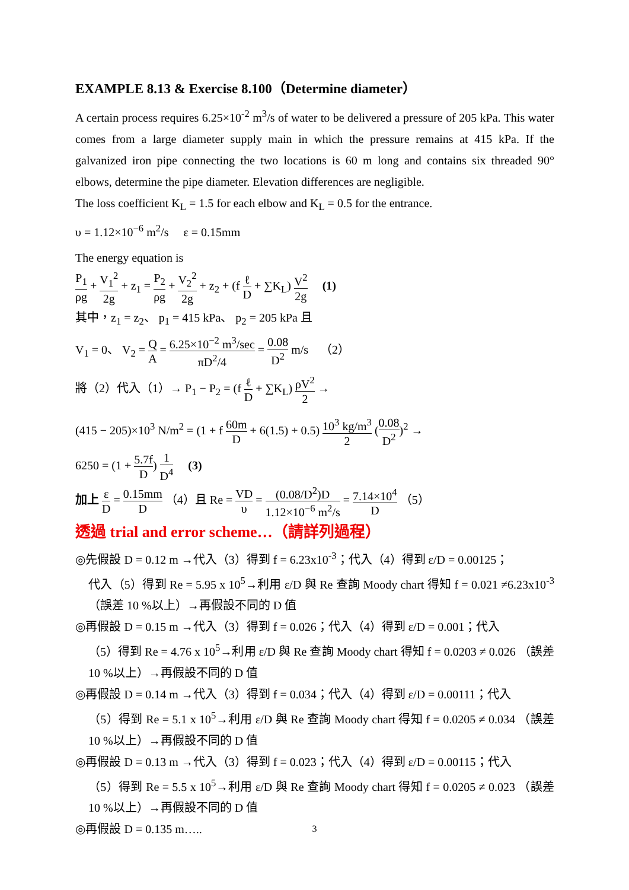EXAMPLE 8.13 & Exercise 8.100（Determine diameter）
A certain process requires 6.25×10<sup>-2</sup> m<sup>3</sup>/s of water to be delivered a pressure of 205 kPa. This water comes from a large diameter supply main in which the pressure remains at 415 kPa. If the galvanized iron pipe connecting the two locations is 60 m long and contains six threaded 90° elbows, determine the pipe diameter. Elevation differences are negligible.
The loss coefficient K<sub>L</sub> = 1.5 for each elbow and K<sub>L</sub> = 0.5 for the entrance.
υ = 1.12×10<sup>−6</sup> m<sup>2</sup>/s ε = 0.15mm
The energy equation is
P<sub>1</sub> ρg + V<sub>1</sub><sup>2</sup> 2g + z<sub>1</sub> = P<sub>2</sub> ρg + V<sub>2</sub><sup>2</sup> 2g + z<sub>2</sub> + (f ℓ D + ∑K<sub>L</sub>) V<sup>2</sup> 2g (1)
其中，z<sub>1</sub> = z<sub>2</sub>、 p<sub>1</sub> = 415 kPa、 p<sub>2</sub> = 205 kPa 且
V<sub>1</sub> = 0、 V<sub>2</sub> = Q A = 6.25×10<sup>−2</sup> m<sup>3</sup>/sec πD<sup>2</sup>/4 = 0.08 D<sup>2</sup> m/s （2）
將（2）代入（1）→ P<sub>1</sub> − P<sub>2</sub> = (f ℓ D + ∑K<sub>L</sub>) ρV<sup>2</sup> 2 →
(415 − 205)×10<sup>3</sup> N/m<sup>2</sup> = (1 + f 60m D + 6(1.5) + 0.5) 10<sup>3</sup> kg/m<sup>3</sup> 2 (0.08 D<sup>2</sup>)<sup>2</sup> →
6250 = (1 + 5.7f D) 1 D<sup>4</sup> (3)
加上 ε D = 0.15mm D （4）且 Re = VD υ = (0.08/D<sup>2</sup>)D 1.12×10<sup>−6</sup> m<sup>2</sup>/s = 7.14×10<sup>4</sup> D （5）
透過 trial and error scheme…（請詳列過程）
◎先假設 D = 0.12 m →代入（3）得到 f = 6.23x10<sup>-3</sup>；代入（4）得到 ε/D = 0.00125；
代入（5）得到 Re = 5.95 x 10<sup>5</sup>→利用 ε/D 與 Re 查詢 Moody chart 得知 f = 0.021 ≠6.23x10<sup>-3</sup>（誤差 10 %以上）→再假設不同的 D 值
◎再假設 D = 0.15 m →代入（3）得到 f = 0.026；代入（4）得到 ε/D = 0.001；代入
（5）得到 Re = 4.76 x 10<sup>5</sup>→利用 ε/D 與 Re 查詢 Moody chart 得知 f = 0.0203 ≠ 0.026 （誤差 10 %以上）→再假設不同的 D 值
◎再假設 D = 0.14 m →代入（3）得到 f = 0.034；代入（4）得到 ε/D = 0.00111；代入
（5）得到 Re = 5.1 x 10<sup>5</sup>→利用 ε/D 與 Re 查詢 Moody chart 得知 f = 0.0205 ≠ 0.034 （誤差 10 %以上）→再假設不同的 D 值
◎再假設 D = 0.13 m →代入（3）得到 f = 0.023；代入（4）得到 ε/D = 0.00115；代入
（5）得到 Re = 5.5 x 10<sup>5</sup>→利用 ε/D 與 Re 查詢 Moody chart 得知 f = 0.0205 ≠ 0.023 （誤差 10 %以上）→再假設不同的 D 值
◎再假設 D = 0.135 m…..
3